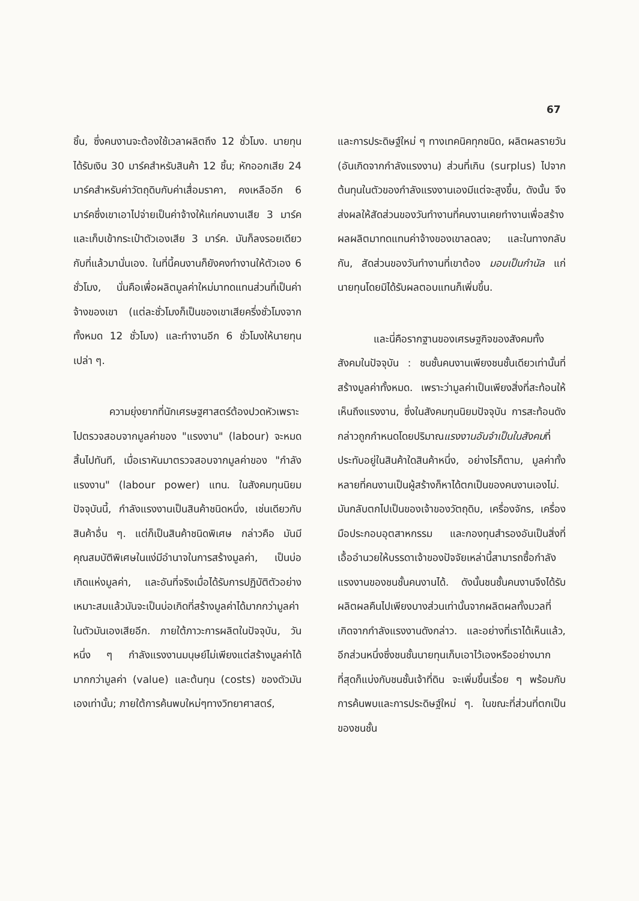67
ชิ้น, ซึ่งคนงานจะต้องใช้เวลาผลิตถึง 12 ชั่วโมง. นายทุนได้รับเงิน 30 มาร์คสำหรับสินค้า 12 ชิ้น; หักออกเสีย 24 มาร์คสำหรับค่าวัตถุดิบกับค่าเสื่อมราคา, คงเหลืออีก 6 มาร์คซึ่งเขาเอาไปจ่ายเป็นค่าจ้างให้แก่คนงานเสีย 3 มาร์ค และเก็บเข้ากระเป๋าตัวเองเสีย 3 มาร์ค. มันก็ลงรอยเดียวกับที่แล้วมานั่นเอง. ในที่นี้คนงานก็ยังคงทำงานให้ตัวเอง 6 ชั่วโมง, นั่นคือเพื่อผลิตมูลค่าใหม่มาทดแทนส่วนที่เป็นค่าจ้างของเขา (แต่ละชั่วโมงก็เป็นของเขาเสียครึ่งชั่วโมงจากทั้งหมด 12 ชั่วโมง) และทำงานอีก 6 ชั่วโมงให้นายทุนเปล่า ๆ.
ความยุ่งยากที่นักเศรษฐศาสตร์ต้องปวดหัวเพราะไปตรวจสอบจากมูลค่าของ "แรงงาน" (labour) จะหมดสิ้นไปทันที, เมื่อเราหันมาตรวจสอบจากมูลค่าของ "กำลังแรงงาน" (labour power) แทน. ในสังคมทุนนิยมปัจจุบันนี้, กำลังแรงงานเป็นสินค้าชนิดหนึ่ง, เช่นเดียวกับสินค้าอื่น ๆ. แต่ก็เป็นสินค้าชนิดพิเศษ กล่าวคือ มันมีคุณสมบัติพิเศษในแง่มีอำนาจในการสร้างมูลค่า, เป็นบ่อเกิดแห่งมูลค่า, และอันที่จริงเมื่อได้รับการปฏิบัติตัวอย่างเหมาะสมแล้วมันจะเป็นบ่อเกิดที่สร้างมูลค่าได้มากกว่ามูลค่าในตัวมันเองเสียอีก. ภายใต้ภาวะการผลิตในปัจจุบัน, วันหนึ่ง ๆ กำลังแรงงานมนุษย์ไม่เพียงแต่สร้างมูลค่าได้มากกว่ามูลค่า (value) และต้นทุน (costs) ของตัวมันเองเท่านั้น; ภายใต้การค้นพบใหม่ๆทางวิทยาศาสตร์,
และการประดิษฐ์ใหม่ ๆ ทางเทคนิคทุกชนิด, ผลิตผลรายวัน (อันเกิดจากกำลังแรงงาน) ส่วนที่เกิน (surplus) ไปจากต้นทุนในตัวของกำลังแรงงานเองมีแต่จะสูงขึ้น, ดังนั้น จึงส่งผลให้สัดส่วนของวันทำงานที่คนงานเคยทำงานเพื่อสร้างผลผลิตมาทดแทนค่าจ้างของเขาลดลง; และในทางกลับกัน, สัดส่วนของวันทำงานที่เขาต้อง มอบเป็นกำนัล แก่นายทุนโดยมิได้รับผลตอบแทนก็เพิ่มขึ้น.
และนี่คือรากฐานของเศรษฐกิจของสังคมทั้งสังคมในปัจจุบัน : ชนชั้นคนงานเพียงชนชั้นเดียวเท่านั้นที่สร้างมูลค่าทั้งหมด. เพราะว่ามูลค่าเป็นเพียงสิ่งที่สะท้อนให้เห็นถึงแรงงาน, ซึ่งในสังคมทุนนิยมปัจจุบัน การสะท้อนดังกล่าวถูกกำหนดโดยปริมาณแรงงานอันจำเป็นในสังคมที่ประทับอยู่ในสินค้าใดสินค้าหนึ่ง, อย่างไรก็ตาม, มูลค่าทั้งหลายที่คนงานเป็นผู้สร้างก็หาได้ตกเป็นของคนงานเองไม่. มันกลับตกไปเป็นของเจ้าของวัตถุดิบ, เครื่องจักร, เครื่องมือประกอบอุตสาหกรรม และกองทุนสำรองอันเป็นสิ่งที่เอื้ออำนวยให้บรรดาเจ้าของปัจจัยเหล่านี้สามารถซื้อกำลังแรงงานของชนชั้นคนงานได้. ดังนั้นชนชั้นคนงานจึงได้รับผลิตผลคืนไปเพียงบางส่วนเท่านั้นจากผลิตผลทั้งมวลที่เกิดจากกำลังแรงงานดังกล่าว. และอย่างที่เราได้เห็นแล้ว, อีกส่วนหนึ่งซึ่งชนชั้นนายทุนเก็บเอาไว้เองหรืออย่างมากที่สุดก็แบ่งกับชนชั้นเจ้าที่ดิน จะเพิ่มขึ้นเรื่อย ๆ พร้อมกับการค้นพบและการประดิษฐ์ใหม่ ๆ. ในขณะที่ส่วนที่ตกเป็นของชนชั้น